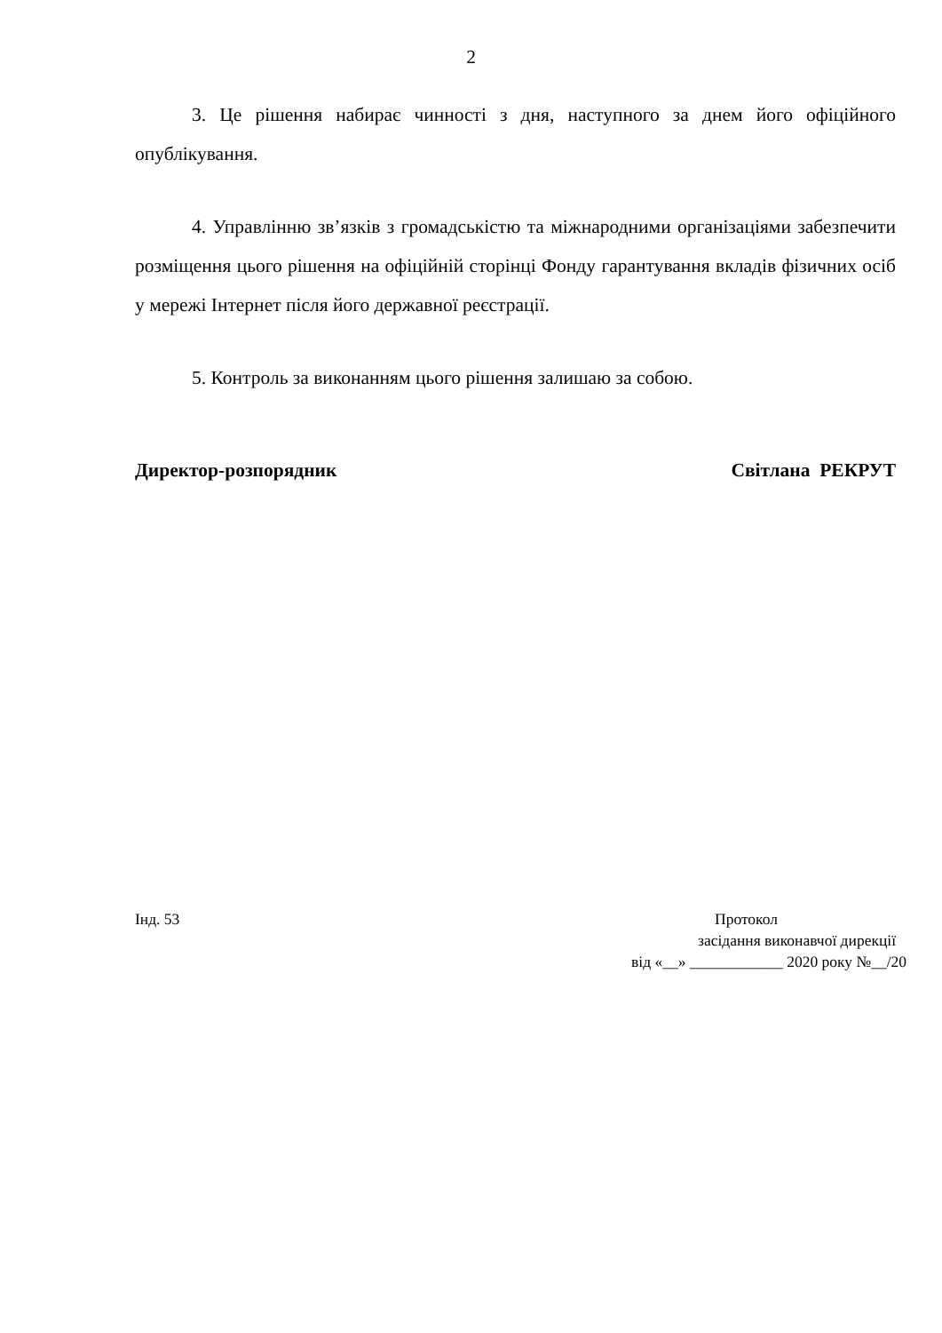2
3. Це рішення набирає чинності з дня, наступного за днем його офіційного опублікування.
4. Управлінню зв’язків з громадськістю та міжнародними організаціями забезпечити розміщення цього рішення на офіційній сторінці Фонду гарантування вкладів фізичних осіб у мережі Інтернет після його державної реєстрації.
5. Контроль за виконанням цього рішення залишаю за собою.
Директор-розпорядник Світлана РЕКРУТ
Інд. 53 Протокол
засідання виконавчої дирекції
від «__» ____________ 2020 року №__/20